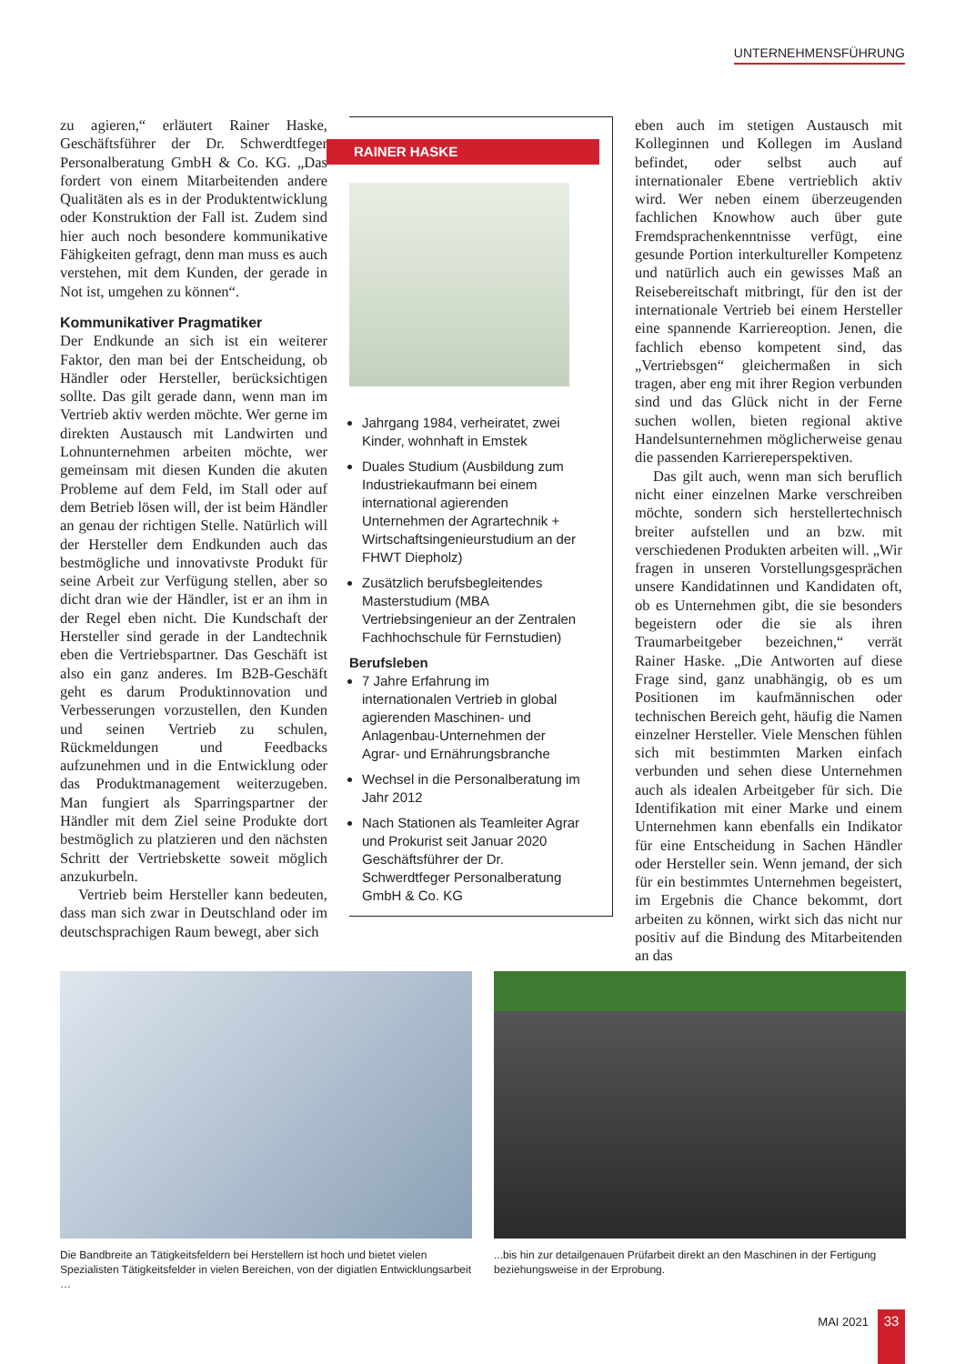UNTERNEHMENSFÜHRUNG
zu agieren,“ erläutert Rainer Haske, Geschäftsführer der Dr. Schwerdtfeger Personalberatung GmbH & Co. KG. „Das fordert von einem Mitarbeitenden andere Qualitäten als es in der Produktentwicklung oder Konstruktion der Fall ist. Zudem sind hier auch noch besondere kommunikative Fähigkeiten gefragt, denn man muss es auch verstehen, mit dem Kunden, der gerade in Not ist, umgehen zu können“.
Kommunikativer Pragmatiker
Der Endkunde an sich ist ein weiterer Faktor, den man bei der Entscheidung, ob Händler oder Hersteller, berücksichtigen sollte. Das gilt gerade dann, wenn man im Vertrieb aktiv werden möchte. Wer gerne im direkten Austausch mit Landwirten und Lohnunternehmen arbeiten möchte, wer gemeinsam mit diesen Kunden die akuten Probleme auf dem Feld, im Stall oder auf dem Betrieb lösen will, der ist beim Händler an genau der richtigen Stelle. Natürlich will der Hersteller dem Endkunden auch das bestmögliche und innovativste Produkt für seine Arbeit zur Verfügung stellen, aber so dicht dran wie der Händler, ist er an ihm in der Regel eben nicht. Die Kundschaft der Hersteller sind gerade in der Landtechnik eben die Vertriebspartner. Das Geschäft ist also ein ganz anderes. Im B2B-Geschäft geht es darum Produktinnovation und Verbesserungen vorzustellen, den Kunden und seinen Vertrieb zu schulen, Rückmeldungen und Feedbacks aufzunehmen und in die Entwicklung oder das Produktmanagement weiterzugeben. Man fungiert als Sparringspartner der Händler mit dem Ziel seine Produkte dort bestmöglich zu platzieren und den nächsten Schritt der Vertriebskette soweit möglich anzukurbeln.
Vertrieb beim Hersteller kann bedeuten, dass man sich zwar in Deutschland oder im deutschsprachigen Raum bewegt, aber sich
RAINER HASKE
Jahrgang 1984, verheiratet, zwei Kinder, wohnhaft in Emstek
Duales Studium (Ausbildung zum Industriekaufmann bei einem international agierenden Unternehmen der Agrartechnik + Wirtschaftsingenieurstudium an der FHWT Diepholz)
Zusätzlich berufsbegleitendes Masterstudium (MBA Vertriebsingenieur an der Zentralen Fachhochschule für Fernstudien)
Berufsleben
7 Jahre Erfahrung im internationalen Vertrieb in global agierenden Maschinen- und Anlagenbau-Unternehmen der Agrar- und Ernährungsbranche
Wechsel in die Personalberatung im Jahr 2012
Nach Stationen als Teamleiter Agrar und Prokurist seit Januar 2020 Geschäftsführer der Dr. Schwerdtfeger Personalberatung GmbH & Co. KG
eben auch im stetigen Austausch mit Kolleginnen und Kollegen im Ausland befindet, oder selbst auch auf internationaler Ebene vertrieblich aktiv wird. Wer neben einem überzeugenden fachlichen Knowhow auch über gute Fremdsprachenkenntnisse verfügt, eine gesunde Portion interkultureller Kompetenz und natürlich auch ein gewisses Maß an Reisebereitschaft mitbringt, für den ist der internationale Vertrieb bei einem Hersteller eine spannende Karriereoption. Jenen, die fachlich ebenso kompetent sind, das „Vertriebsgen“ gleichermaßen in sich tragen, aber eng mit ihrer Region verbunden sind und das Glück nicht in der Ferne suchen wollen, bieten regional aktive Handelsunternehmen möglicherweise genau die passenden Karriereperspektiven.
Das gilt auch, wenn man sich beruflich nicht einer einzelnen Marke verschreiben möchte, sondern sich herstellertechnisch breiter aufstellen und an bzw. mit verschiedenen Produkten arbeiten will. „Wir fragen in unseren Vorstellungsgesprächen unsere Kandidatinnen und Kandidaten oft, ob es Unternehmen gibt, die sie besonders begeistern oder die sie als ihren Traumarbeitgeber bezeichnen,“ verrät Rainer Haske. „Die Antworten auf diese Frage sind, ganz unabhängig, ob es um Positionen im kaufmännischen oder technischen Bereich geht, häufig die Namen einzelner Hersteller. Viele Menschen fühlen sich mit bestimmten Marken einfach verbunden und sehen diese Unternehmen auch als idealen Arbeitgeber für sich. Die Identifikation mit einer Marke und einem Unternehmen kann ebenfalls ein Indikator für eine Entscheidung in Sachen Händler oder Hersteller sein. Wenn jemand, der sich für ein bestimmtes Unternehmen begeistert, im Ergebnis die Chance bekommt, dort arbeiten zu können, wirkt sich das nicht nur positiv auf die Bindung des Mitarbeitenden an das
Die Bandbreite an Tätigkeitsfeldern bei Herstellern ist hoch und bietet vielen Spezialisten Tätigkeitsfelder in vielen Bereichen, von der digiatlen Entwicklungsarbeit …
...bis hin zur detailgenauen Prüfarbeit direkt an den Maschinen in der Fertigung beziehungsweise in der Erprobung.
MAI 2021
33